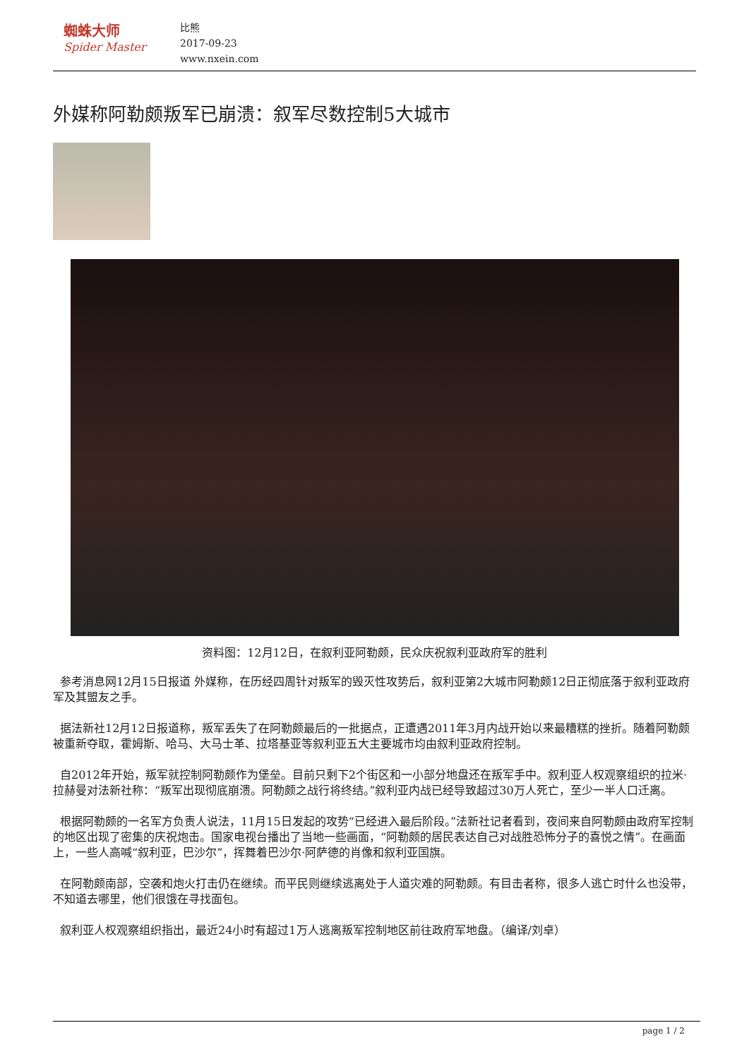蜘蛛大师
Spider Master
比熊
2017-09-23
www.nxein.com
外媒称阿勒颇叛军已崩溃：叙军尽数控制5大城市
资料图：12月12日，在叙利亚阿勒颇，民众庆祝叙利亚政府军的胜利
参考消息网12月15日报道 外媒称，在历经四周针对叛军的毁灭性攻势后，叙利亚第2大城市阿勒颇12日正彻底落于叙利亚政府军及其盟友之手。
据法新社12月12日报道称，叛军丢失了在阿勒颇最后的一批据点，正遭遇2011年3月内战开始以来最糟糕的挫折。随着阿勒颇被重新夺取，霍姆斯、哈马、大马士革、拉塔基亚等叙利亚五大主要城市均由叙利亚政府控制。
自2012年开始，叛军就控制阿勒颇作为堡垒。目前只剩下2个街区和一小部分地盘还在叛军手中。叙利亚人权观察组织的拉米·拉赫曼对法新社称：“叛军出现彻底崩溃。阿勒颇之战行将终结。”叙利亚内战已经导致超过30万人死亡，至少一半人口迁离。
根据阿勒颇的一名军方负责人说法，11月15日发起的攻势“已经进入最后阶段。”法新社记者看到，夜间来自阿勒颇由政府军控制的地区出现了密集的庆祝炮击。国家电视台播出了当地一些画面，“阿勒颇的居民表达自己对战胜恐怖分子的喜悦之情”。在画面上，一些人高喊“叙利亚，巴沙尔”，挥舞着巴沙尔·阿萨德的肖像和叙利亚国旗。
在阿勒颇南部，空袭和炮火打击仍在继续。而平民则继续逃离处于人道灾难的阿勒颇。有目击者称，很多人逃亡时什么也没带，不知道去哪里，他们很饿在寻找面包。
叙利亚人权观察组织指出，最近24小时有超过1万人逃离叛军控制地区前往政府军地盘。（编译/刘卓）
page 1 / 2